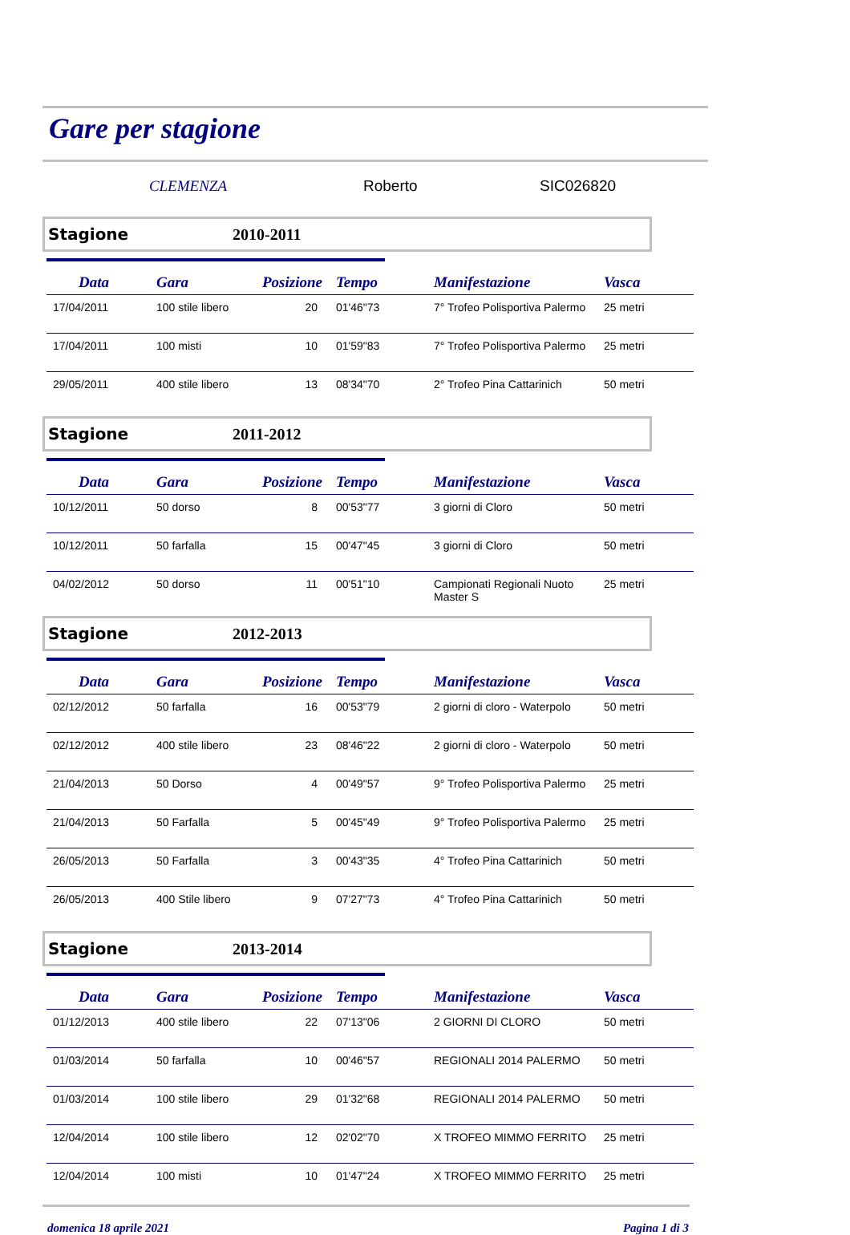Gare per stagione
CLEMENZA Roberto SIC026820
Stagione 2010-2011
| Data | Gara | Posizione | Tempo | Manifestazione | Vasca |
| --- | --- | --- | --- | --- | --- |
| 17/04/2011 | 100 stile libero | 20 | 01'46"73 | 7° Trofeo Polisportiva Palermo | 25 metri |
| 17/04/2011 | 100 misti | 10 | 01'59"83 | 7° Trofeo Polisportiva Palermo | 25 metri |
| 29/05/2011 | 400 stile libero | 13 | 08'34"70 | 2° Trofeo Pina Cattarinich | 50 metri |
Stagione 2011-2012
| Data | Gara | Posizione | Tempo | Manifestazione | Vasca |
| --- | --- | --- | --- | --- | --- |
| 10/12/2011 | 50 dorso | 8 | 00'53"77 | 3 giorni di Cloro | 50 metri |
| 10/12/2011 | 50 farfalla | 15 | 00'47"45 | 3 giorni di Cloro | 50 metri |
| 04/02/2012 | 50 dorso | 11 | 00'51"10 | Campionati Regionali Nuoto Master S | 25 metri |
Stagione 2012-2013
| Data | Gara | Posizione | Tempo | Manifestazione | Vasca |
| --- | --- | --- | --- | --- | --- |
| 02/12/2012 | 50 farfalla | 16 | 00'53"79 | 2 giorni di cloro - Waterpolo | 50 metri |
| 02/12/2012 | 400 stile libero | 23 | 08'46"22 | 2 giorni di cloro - Waterpolo | 50 metri |
| 21/04/2013 | 50 Dorso | 4 | 00'49"57 | 9° Trofeo Polisportiva Palermo | 25 metri |
| 21/04/2013 | 50 Farfalla | 5 | 00'45"49 | 9° Trofeo Polisportiva Palermo | 25 metri |
| 26/05/2013 | 50 Farfalla | 3 | 00'43"35 | 4° Trofeo Pina Cattarinich | 50 metri |
| 26/05/2013 | 400 Stile libero | 9 | 07'27"73 | 4° Trofeo Pina Cattarinich | 50 metri |
Stagione 2013-2014
| Data | Gara | Posizione | Tempo | Manifestazione | Vasca |
| --- | --- | --- | --- | --- | --- |
| 01/12/2013 | 400 stile libero | 22 | 07'13"06 | 2 GIORNI DI CLORO | 50 metri |
| 01/03/2014 | 50 farfalla | 10 | 00'46"57 | REGIONALI 2014 PALERMO | 50 metri |
| 01/03/2014 | 100 stile libero | 29 | 01'32"68 | REGIONALI 2014 PALERMO | 50 metri |
| 12/04/2014 | 100 stile libero | 12 | 02'02"70 | X TROFEO MIMMO FERRITO | 25 metri |
| 12/04/2014 | 100 misti | 10 | 01'47"24 | X TROFEO MIMMO FERRITO | 25 metri |
domenica 18 aprile 2021 Pagina 1 di 3